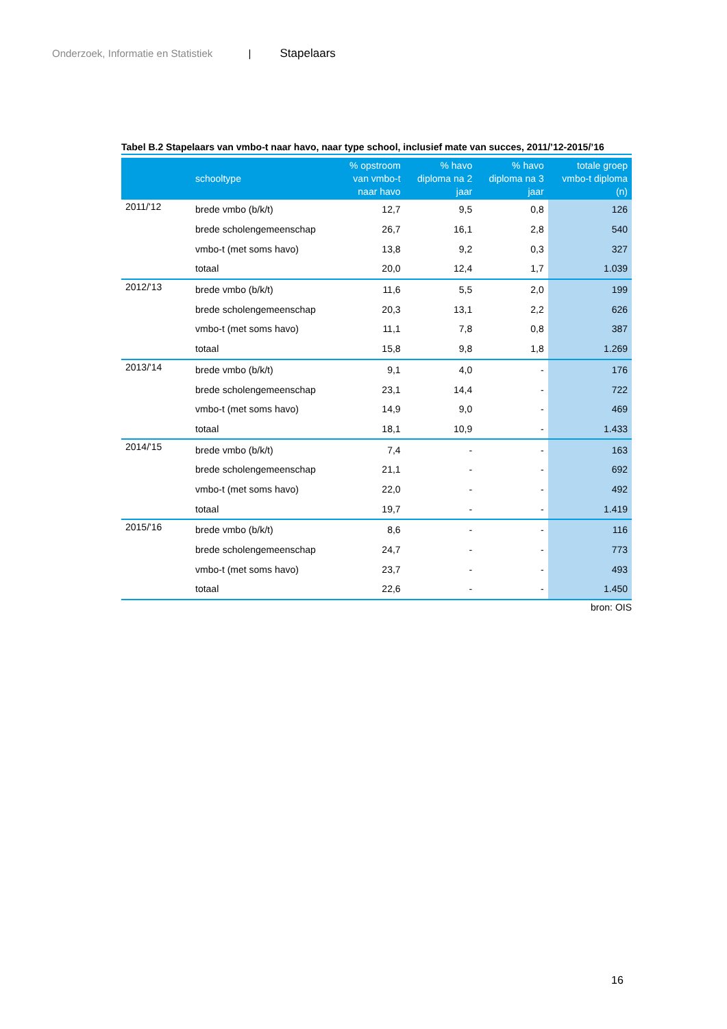Onderzoek, Informatie en Statistiek | Stapelaars
Tabel B.2 Stapelaars van vmbo-t naar havo, naar type school, inclusief mate van succes, 2011/’12-2015/’16
| | schooltype | % opstroom van vmbo-t naar havo | % havo diploma na 2 jaar | % havo diploma na 3 jaar | totale groep vmbo-t diploma (n) |
| --- | --- | --- | --- | --- | --- |
| 2011/'12 | brede vmbo (b/k/t) | 12,7 | 9,5 | 0,8 | 126 |
| | brede scholengemeenschap | 26,7 | 16,1 | 2,8 | 540 |
| | vmbo-t (met soms havo) | 13,8 | 9,2 | 0,3 | 327 |
| | totaal | 20,0 | 12,4 | 1,7 | 1.039 |
| 2012/'13 | brede vmbo (b/k/t) | 11,6 | 5,5 | 2,0 | 199 |
| | brede scholengemeenschap | 20,3 | 13,1 | 2,2 | 626 |
| | vmbo-t (met soms havo) | 11,1 | 7,8 | 0,8 | 387 |
| | totaal | 15,8 | 9,8 | 1,8 | 1.269 |
| 2013/'14 | brede vmbo (b/k/t) | 9,1 | 4,0 | - | 176 |
| | brede scholengemeenschap | 23,1 | 14,4 | - | 722 |
| | vmbo-t (met soms havo) | 14,9 | 9,0 | - | 469 |
| | totaal | 18,1 | 10,9 | - | 1.433 |
| 2014/'15 | brede vmbo (b/k/t) | 7,4 | - | - | 163 |
| | brede scholengemeenschap | 21,1 | - | - | 692 |
| | vmbo-t (met soms havo) | 22,0 | - | - | 492 |
| | totaal | 19,7 | - | - | 1.419 |
| 2015/'16 | brede vmbo (b/k/t) | 8,6 | - | - | 116 |
| | brede scholengemeenschap | 24,7 | - | - | 773 |
| | vmbo-t (met soms havo) | 23,7 | - | - | 493 |
| | totaal | 22,6 | - | - | 1.450 |
bron: OIS
16